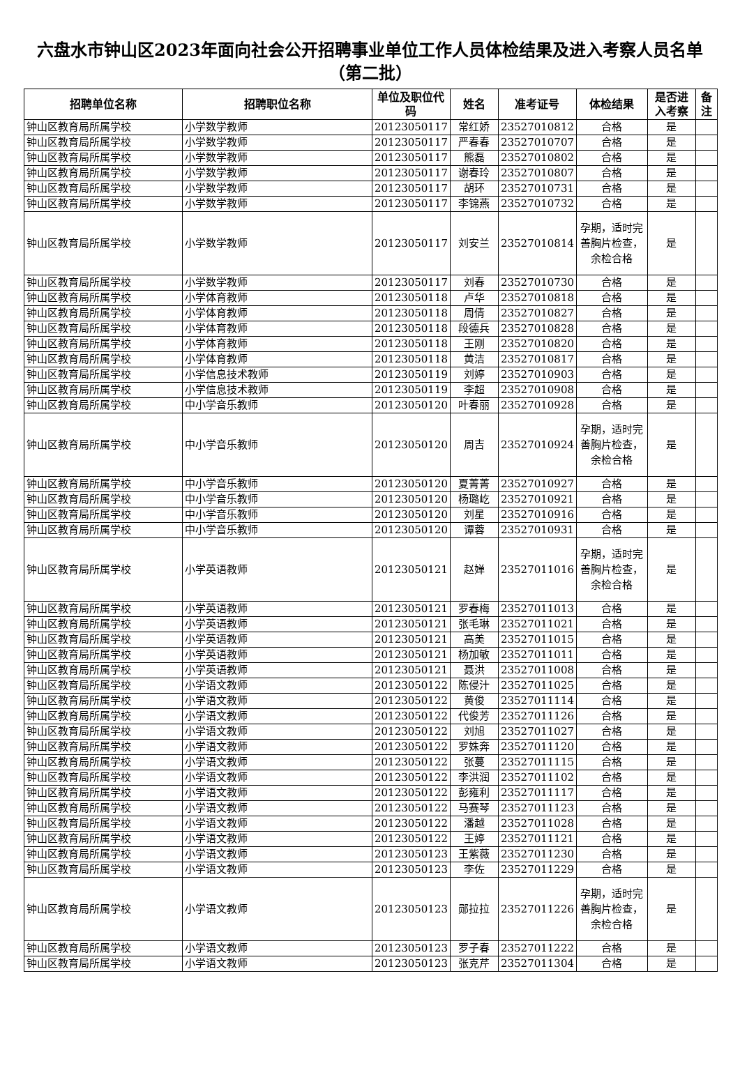六盘水市钟山区2023年面向社会公开招聘事业单位工作人员体检结果及进入考察人员名单（第二批）
| 招聘单位名称 | 招聘职位名称 | 单位及职位代码 | 姓名 | 准考证号 | 体检结果 | 是否进入考察 | 备注 |
| --- | --- | --- | --- | --- | --- | --- | --- |
| 钟山区教育局所属学校 | 小学数学教师 | 20123050117 | 常红娇 | 23527010812 | 合格 | 是 | |
| 钟山区教育局所属学校 | 小学数学教师 | 20123050117 | 严春春 | 23527010707 | 合格 | 是 | |
| 钟山区教育局所属学校 | 小学数学教师 | 20123050117 | 熊磊 | 23527010802 | 合格 | 是 | |
| 钟山区教育局所属学校 | 小学数学教师 | 20123050117 | 谢春玲 | 23527010807 | 合格 | 是 | |
| 钟山区教育局所属学校 | 小学数学教师 | 20123050117 | 胡环 | 23527010731 | 合格 | 是 | |
| 钟山区教育局所属学校 | 小学数学教师 | 20123050117 | 李锦燕 | 23527010732 | 合格 | 是 | |
| 钟山区教育局所属学校 | 小学数学教师 | 20123050117 | 刘安兰 | 23527010814 | 孕期，适时完善胸片检查，余检合格 | 是 | |
| 钟山区教育局所属学校 | 小学数学教师 | 20123050117 | 刘春 | 23527010730 | 合格 | 是 | |
| 钟山区教育局所属学校 | 小学体育教师 | 20123050118 | 卢华 | 23527010818 | 合格 | 是 | |
| 钟山区教育局所属学校 | 小学体育教师 | 20123050118 | 周倩 | 23527010827 | 合格 | 是 | |
| 钟山区教育局所属学校 | 小学体育教师 | 20123050118 | 段德兵 | 23527010828 | 合格 | 是 | |
| 钟山区教育局所属学校 | 小学体育教师 | 20123050118 | 王刚 | 23527010820 | 合格 | 是 | |
| 钟山区教育局所属学校 | 小学体育教师 | 20123050118 | 黄洁 | 23527010817 | 合格 | 是 | |
| 钟山区教育局所属学校 | 小学信息技术教师 | 20123050119 | 刘婷 | 23527010903 | 合格 | 是 | |
| 钟山区教育局所属学校 | 小学信息技术教师 | 20123050119 | 李超 | 23527010908 | 合格 | 是 | |
| 钟山区教育局所属学校 | 中小学音乐教师 | 20123050120 | 叶春丽 | 23527010928 | 合格 | 是 | |
| 钟山区教育局所属学校 | 中小学音乐教师 | 20123050120 | 周吉 | 23527010924 | 孕期，适时完善胸片检查，余检合格 | 是 | |
| 钟山区教育局所属学校 | 中小学音乐教师 | 20123050120 | 夏菁菁 | 23527010927 | 合格 | 是 | |
| 钟山区教育局所属学校 | 中小学音乐教师 | 20123050120 | 杨璐屹 | 23527010921 | 合格 | 是 | |
| 钟山区教育局所属学校 | 中小学音乐教师 | 20123050120 | 刘星 | 23527010916 | 合格 | 是 | |
| 钟山区教育局所属学校 | 中小学音乐教师 | 20123050120 | 谭蓉 | 23527010931 | 合格 | 是 | |
| 钟山区教育局所属学校 | 小学英语教师 | 20123050121 | 赵婵 | 23527011016 | 孕期，适时完善胸片检查，余检合格 | 是 | |
| 钟山区教育局所属学校 | 小学英语教师 | 20123050121 | 罗春梅 | 23527011013 | 合格 | 是 | |
| 钟山区教育局所属学校 | 小学英语教师 | 20123050121 | 张毛琳 | 23527011021 | 合格 | 是 | |
| 钟山区教育局所属学校 | 小学英语教师 | 20123050121 | 高美 | 23527011015 | 合格 | 是 | |
| 钟山区教育局所属学校 | 小学英语教师 | 20123050121 | 杨加敏 | 23527011011 | 合格 | 是 | |
| 钟山区教育局所属学校 | 小学英语教师 | 20123050121 | 聂洪 | 23527011008 | 合格 | 是 | |
| 钟山区教育局所属学校 | 小学语文教师 | 20123050122 | 陈侵汁 | 23527011025 | 合格 | 是 | |
| 钟山区教育局所属学校 | 小学语文教师 | 20123050122 | 黄俊 | 23527011114 | 合格 | 是 | |
| 钟山区教育局所属学校 | 小学语文教师 | 20123050122 | 代俊芳 | 23527011126 | 合格 | 是 | |
| 钟山区教育局所属学校 | 小学语文教师 | 20123050122 | 刘旭 | 23527011027 | 合格 | 是 | |
| 钟山区教育局所属学校 | 小学语文教师 | 20123050122 | 罗姝奔 | 23527011120 | 合格 | 是 | |
| 钟山区教育局所属学校 | 小学语文教师 | 20123050122 | 张蔓 | 23527011115 | 合格 | 是 | |
| 钟山区教育局所属学校 | 小学语文教师 | 20123050122 | 李洪润 | 23527011102 | 合格 | 是 | |
| 钟山区教育局所属学校 | 小学语文教师 | 20123050122 | 彭雍利 | 23527011117 | 合格 | 是 | |
| 钟山区教育局所属学校 | 小学语文教师 | 20123050122 | 马赛琴 | 23527011123 | 合格 | 是 | |
| 钟山区教育局所属学校 | 小学语文教师 | 20123050122 | 潘越 | 23527011028 | 合格 | 是 | |
| 钟山区教育局所属学校 | 小学语文教师 | 20123050122 | 王婷 | 23527011121 | 合格 | 是 | |
| 钟山区教育局所属学校 | 小学语文教师 | 20123050123 | 王紫薇 | 23527011230 | 合格 | 是 | |
| 钟山区教育局所属学校 | 小学语文教师 | 20123050123 | 李佐 | 23527011229 | 合格 | 是 | |
| 钟山区教育局所属学校 | 小学语文教师 | 20123050123 | 郧拉拉 | 23527011226 | 孕期，适时完善胸片检查，余检合格 | 是 | |
| 钟山区教育局所属学校 | 小学语文教师 | 20123050123 | 罗子春 | 23527011222 | 合格 | 是 | |
| 钟山区教育局所属学校 | 小学语文教师 | 20123050123 | 张克芹 | 23527011304 | 合格 | 是 | |